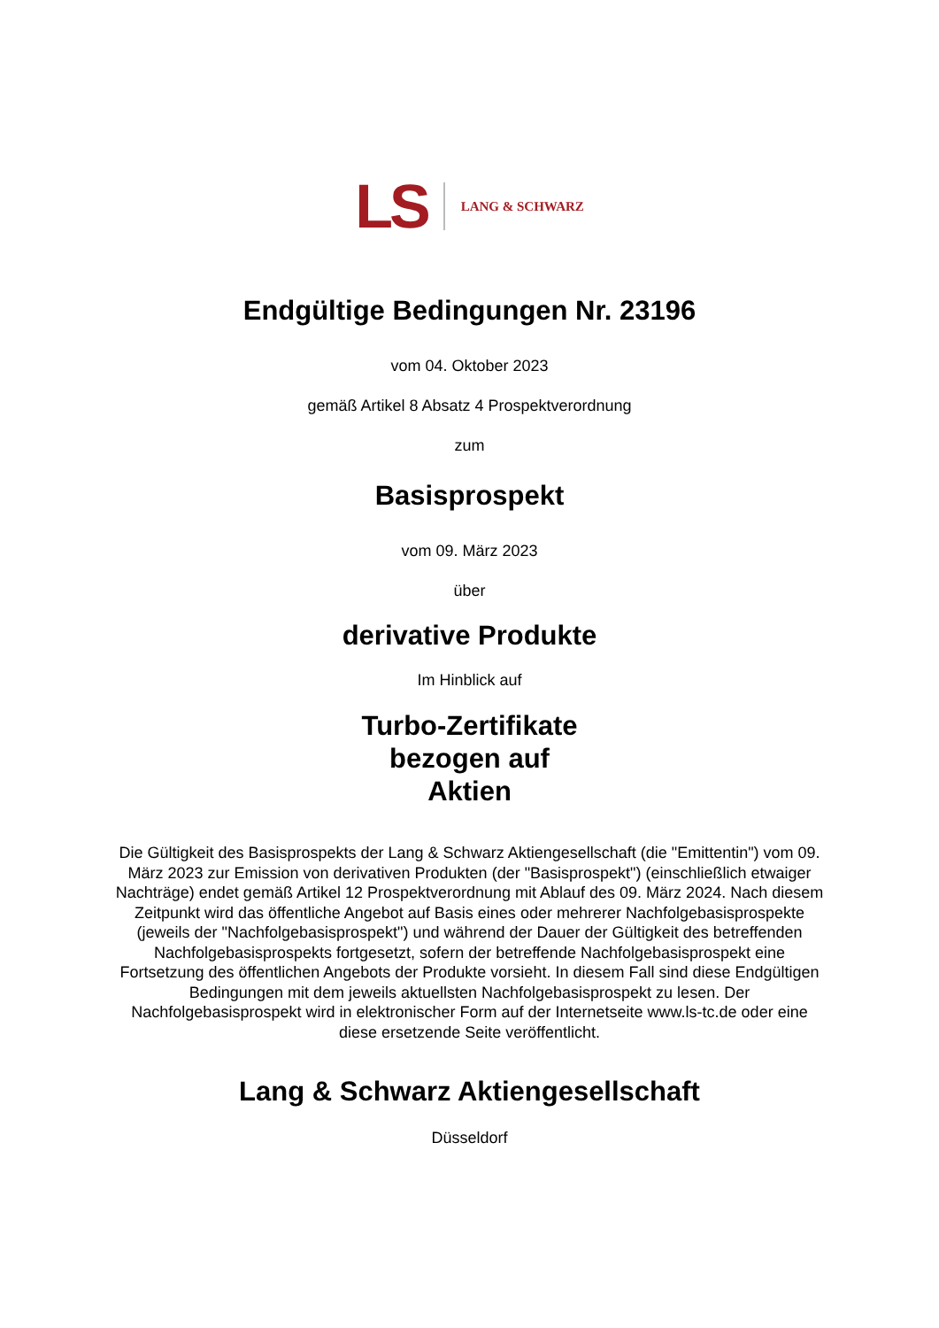LS LANG & SCHWARZ
Endgültige Bedingungen Nr. 23196
vom 04. Oktober 2023
gemäß Artikel 8 Absatz 4 Prospektverordnung
zum
Basisprospekt
vom 09. März 2023
über
derivative Produkte
Im Hinblick auf
Turbo-Zertifikate
bezogen auf
Aktien
Die Gültigkeit des Basisprospekts der Lang & Schwarz Aktiengesellschaft (die "Emittentin") vom 09. März 2023 zur Emission von derivativen Produkten (der "Basisprospekt") (einschließlich etwaiger Nachträge) endet gemäß Artikel 12 Prospektverordnung mit Ablauf des 09. März 2024. Nach diesem Zeitpunkt wird das öffentliche Angebot auf Basis eines oder mehrerer Nachfolgebasisprospekte (jeweils der "Nachfolgebasisprospekt") und während der Dauer der Gültigkeit des betreffenden Nachfolgebasisprospekts fortgesetzt, sofern der betreffende Nachfolgebasisprospekt eine Fortsetzung des öffentlichen Angebots der Produkte vorsieht. In diesem Fall sind diese Endgültigen Bedingungen mit dem jeweils aktuellsten Nachfolgebasisprospekt zu lesen. Der Nachfolgebasisprospekt wird in elektronischer Form auf der Internetseite www.ls-tc.de oder eine diese ersetzende Seite veröffentlicht.
Lang & Schwarz Aktiengesellschaft
Düsseldorf